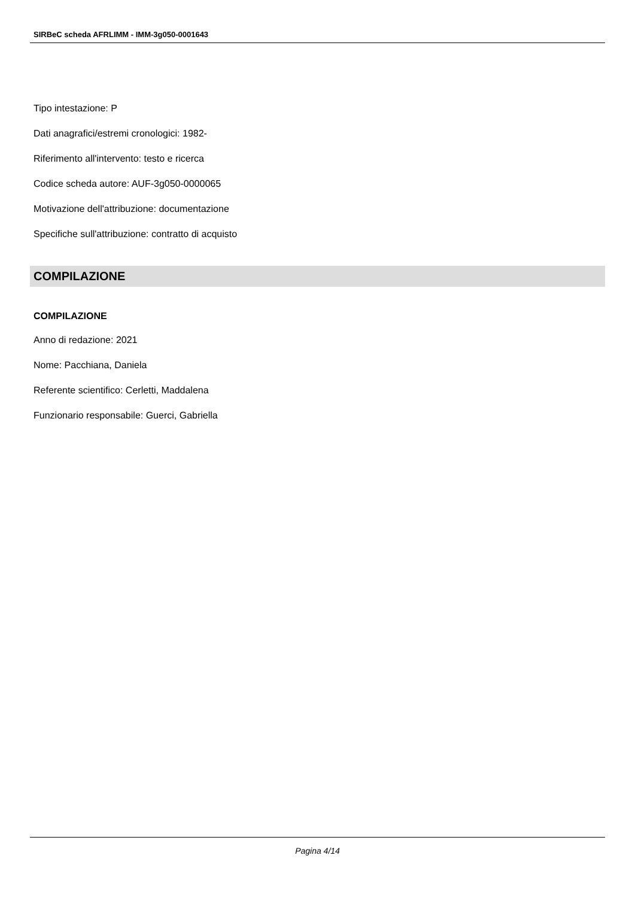SIRBeC scheda AFRLIMM - IMM-3g050-0001643
Tipo intestazione: P
Dati anagrafici/estremi cronologici: 1982-
Riferimento all'intervento: testo e ricerca
Codice scheda autore: AUF-3g050-0000065
Motivazione dell'attribuzione: documentazione
Specifiche sull'attribuzione: contratto di acquisto
COMPILAZIONE
COMPILAZIONE
Anno di redazione: 2021
Nome: Pacchiana, Daniela
Referente scientifico: Cerletti, Maddalena
Funzionario responsabile: Guerci, Gabriella
Pagina 4/14